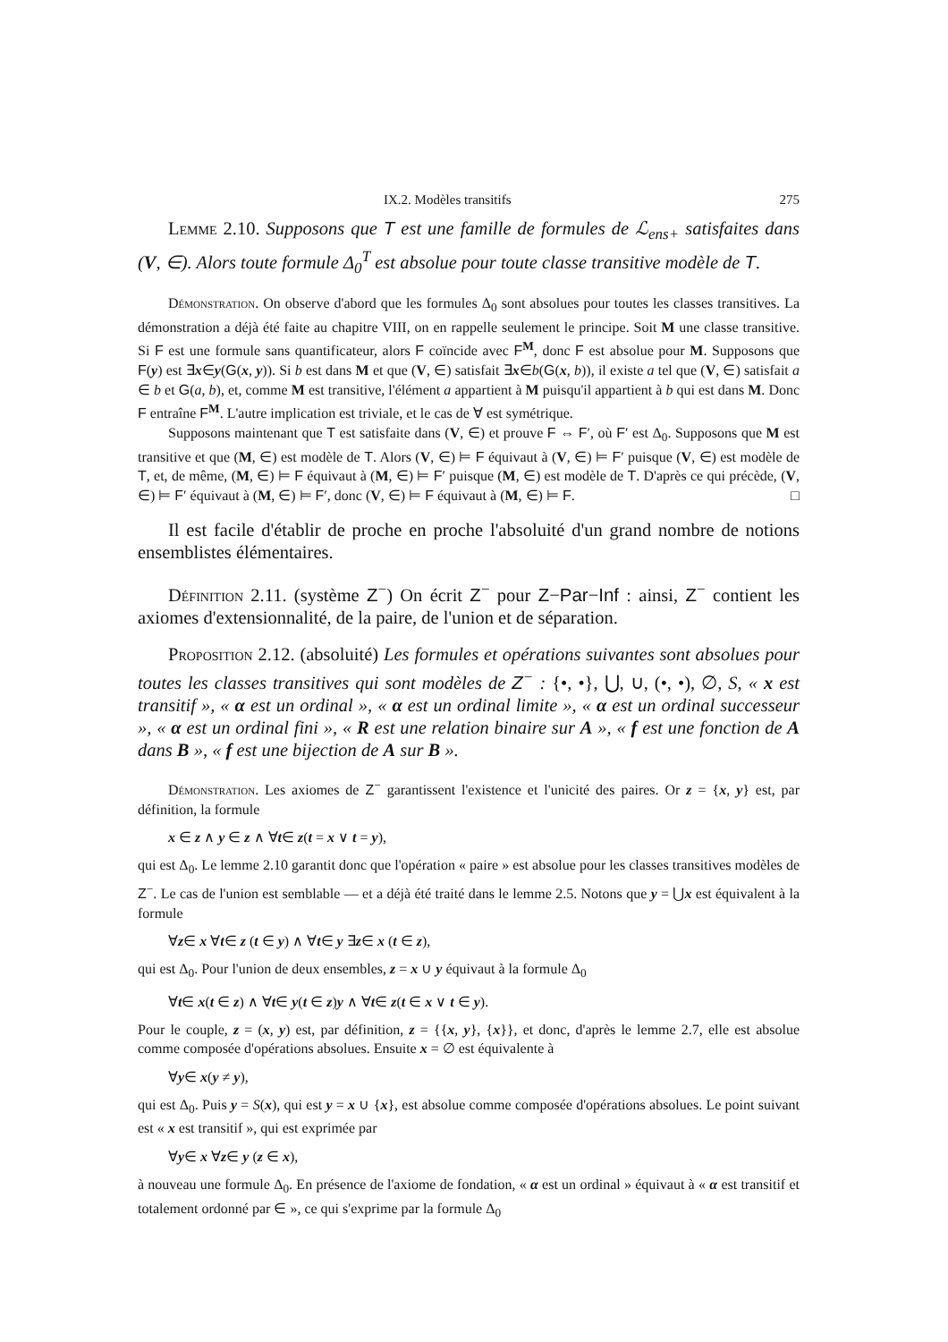IX.2. Modèles transitifs 275
Lemme 2.10. Supposons que T est une famille de formules de ℒ<sub>ens+</sub> satisfaites dans (V, ∈). Alors toute formule Δ<sub>0</sub><sup>T</sup> est absolue pour toute classe transitive modèle de T.
Démonstration. On observe d'abord que les formules Δ<sub>0</sub> sont absolues pour toutes les classes transitives. La démonstration a déjà été faite au chapitre VIII, on en rappelle seulement le principe. Soit M une classe transitive. Si F est une formule sans quantificateur, alors F coïncide avec F<sup>M</sup>, donc F est absolue pour M. Supposons que F(y) est ∃x∈y(G(x, y)). Si b est dans M et que (V, ∈) satisfait ∃x∈b(G(x, b)), il existe a tel que (V, ∈) satisfait a ∈ b et G(a, b), et, comme M est transitive, l'élément a appartient à M puisqu'il appartient à b qui est dans M. Donc F entraîne F<sup>M</sup>. L'autre implication est triviale, et le cas de ∀ est symétrique.
Supposons maintenant que T est satisfaite dans (V, ∈) et prouve F ⇔ F′, où F′ est Δ<sub>0</sub>. Supposons que M est transitive et que (M, ∈) est modèle de T. Alors (V, ∈) ⊨ F équivaut à (V, ∈) ⊨ F′ puisque (V, ∈) est modèle de T, et, de même, (M, ∈) ⊨ F équivaut à (M, ∈) ⊨ F′ puisque (M, ∈) est modèle de T. D'après ce qui précède, (V, ∈) ⊨ F′ équivaut à (M, ∈) ⊨ F′, donc (V, ∈) ⊨ F équivaut à (M, ∈) ⊨ F. □
Il est facile d'établir de proche en proche l'absoluité d'un grand nombre de notions ensemblistes élémentaires.
Définition 2.11. (système Z<sup>−</sup>) On écrit Z<sup>−</sup> pour Z−Par−Inf : ainsi, Z<sup>−</sup> contient les axiomes d'extensionnalité, de la paire, de l'union et de séparation.
Proposition 2.12. (absoluité) Les formules et opérations suivantes sont absolues pour toutes les classes transitives qui sont modèles de Z<sup>−</sup> : {•, •}, ⋃, ∪, (•, •), ∅, S, « x est transitif », « α est un ordinal », « α est un ordinal limite », « α est un ordinal successeur », « α est un ordinal fini », « R est une relation binaire sur A », « f est une fonction de A dans B », « f est une bijection de A sur B ».
Démonstration. Les axiomes de Z<sup>−</sup> garantissent l'existence et l'unicité des paires. Or z = {x, y} est, par définition, la formule
x ∈ z ∧ y ∈ z ∧ ∀t∈ z(t = x ∨ t = y),
qui est Δ<sub>0</sub>. Le lemme 2.10 garantit donc que l'opération « paire » est absolue pour les classes transitives modèles de Z<sup>−</sup>. Le cas de l'union est semblable — et a déjà été traité dans le lemme 2.5. Notons que y = ⋃x est équivalent à la formule
∀z∈ x ∀t∈ z (t ∈ y) ∧ ∀t∈ y ∃z∈ x (t ∈ z),
qui est Δ<sub>0</sub>. Pour l'union de deux ensembles, z = x ∪ y équivaut à la formule Δ<sub>0</sub>
∀t∈ x(t ∈ z) ∧ ∀t∈ y(t ∈ z)y ∧ ∀t∈ z(t ∈ x ∨ t ∈ y).
Pour le couple, z = (x, y) est, par définition, z = {{x, y}, {x}}, et donc, d'après le lemme 2.7, elle est absolue comme composée d'opérations absolues. Ensuite x = ∅ est équivalente à
∀y∈ x(y ≠ y),
qui est Δ<sub>0</sub>. Puis y = S(x), qui est y = x ∪ {x}, est absolue comme composée d'opérations absolues. Le point suivant est « x est transitif », qui est exprimée par
∀y∈ x ∀z∈ y (z ∈ x),
à nouveau une formule Δ<sub>0</sub>. En présence de l'axiome de fondation, « α est un ordinal » équivaut à « α est transitif et totalement ordonné par ∈ », ce qui s'exprime par la formule Δ<sub>0</sub>